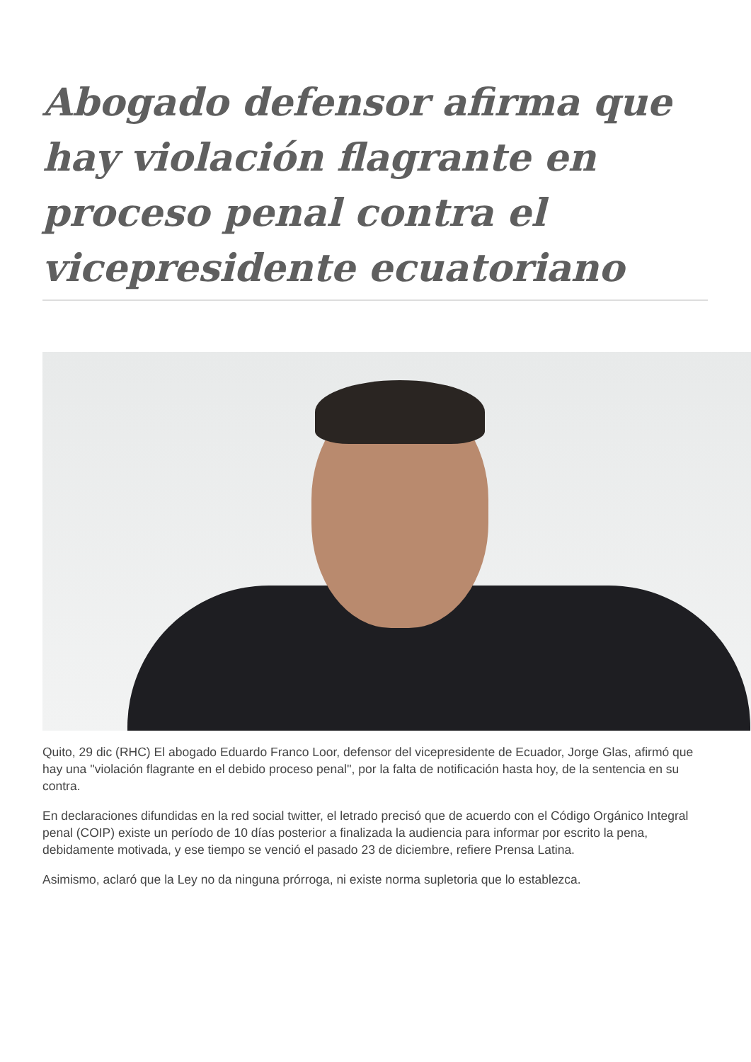Abogado defensor afirma que hay violación flagrante en proceso penal contra el vicepresidente ecuatoriano
Quito, 29 dic (RHC) El abogado Eduardo Franco Loor, defensor del vicepresidente de Ecuador, Jorge Glas, afirmó que hay una ''violación flagrante en el debido proceso penal'', por la falta de notificación hasta hoy, de la sentencia en su contra.
En declaraciones difundidas en la red social twitter, el letrado precisó que de acuerdo con el Código Orgánico Integral penal (COIP) existe un período de 10 días posterior a finalizada la audiencia para informar por escrito la pena, debidamente motivada, y ese tiempo se venció el pasado 23 de diciembre, refiere Prensa Latina.
Asimismo, aclaró que la Ley no da ninguna prórroga, ni existe norma supletoria que lo establezca.